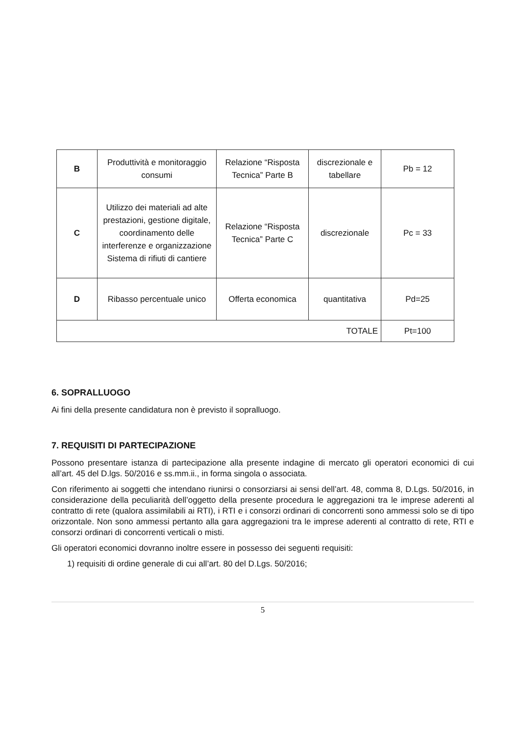| B | Produttività e monitoraggio consumi | Relazione “Risposta Tecnica” Parte B | discrezionale e tabellare | Pb = 12 |
| C | Utilizzo dei materiali ad alte prestazioni, gestione digitale, coordinamento delle interferenze e organizzazione Sistema di rifiuti di cantiere | Relazione “Risposta Tecnica” Parte C | discrezionale | Pc = 33 |
| D | Ribasso percentuale unico | Offerta economica | quantitativa | Pd=25 |
| TOTALE | | | | Pt=100 |
6. SOPRALLUOGO
Ai fini della presente candidatura non è previsto il sopralluogo.
7. REQUISITI DI PARTECIPAZIONE
Possono presentare istanza di partecipazione alla presente indagine di mercato gli operatori economici di cui all’art. 45 del D.lgs. 50/2016 e ss.mm.ii., in forma singola o associata.
Con riferimento ai soggetti che intendano riunirsi o consorziarsi ai sensi dell’art. 48, comma 8, D.Lgs. 50/2016, in considerazione della peculiarità dell’oggetto della presente procedura le aggregazioni tra le imprese aderenti al contratto di rete (qualora assimilabili ai RTI), i RTI e i consorzi ordinari di concorrenti sono ammessi solo se di tipo orizzontale. Non sono ammessi pertanto alla gara aggregazioni tra le imprese aderenti al contratto di rete, RTI e consorzi ordinari di concorrenti verticali o misti.
Gli operatori economici dovranno inoltre essere in possesso dei seguenti requisiti:
1) requisiti di ordine generale di cui all’art. 80 del D.Lgs. 50/2016;
5